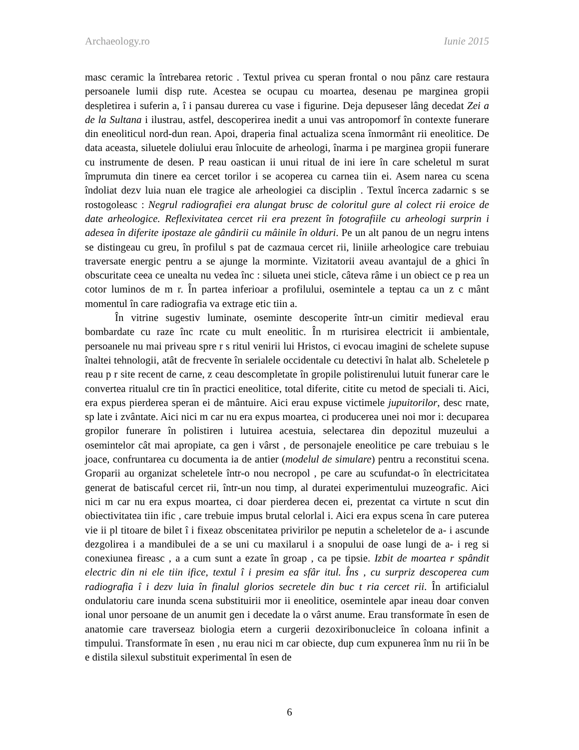Archaeology.ro Iunie 2015
masc ceramic la întrebarea retoric . Textul privea cu speran frontal o nou pânz care restaura persoanele lumii disp rute. Acestea se ocupau cu moartea, desenau pe marginea gropii despletirea i suferin a, î i pansau durerea cu vase i figurine. Deja depuseser lâng decedat Zei a de la Sultana i ilustrau, astfel, descoperirea inedit a unui vas antropomorf în contexte funerare din eneoliticul nord-dun rean. Apoi, draperia final actualiza scena înmormânt rii eneolitice. De data aceasta, siluetele doliului erau înlocuite de arheologi, înarma i pe marginea gropii funerare cu instrumente de desen. P reau oastican ii unui ritual de ini iere în care scheletul m surat împrumuta din tinere ea cercet torilor i se acoperea cu carnea tiin ei. Asem narea cu scena îndoliat dezv luia nuan ele tragice ale arheologiei ca disciplin . Textul încerca zadarnic s se rostogoleasc : Negrul radiografiei era alungat brusc de coloritul gure al colect rii eroice de date arheologice. Reflexivitatea cercet rii era prezent în fotografiile cu arheologi surprin i adesea în diferite ipostaze ale gândirii cu mâinile în olduri. Pe un alt panou de un negru intens se distingeau cu greu, în profilul s pat de cazmaua cercet rii, liniile arheologice care trebuiau traversate energic pentru a se ajunge la morminte. Vizitatorii aveau avantajul de a ghici în obscuritate ceea ce unealta nu vedea înc : silueta unei sticle, câteva râme i un obiect ce p rea un cotor luminos de m r. În partea inferioar a profilului, osemintele a teptau ca un z c mânt momentul în care radiografia va extrage etic tiin a.
În vitrine sugestiv luminate, oseminte descoperite într-un cimitir medieval erau bombardate cu raze înc rcate cu mult eneolitic. În m rturisirea electricit ii ambientale, persoanele nu mai priveau spre r s ritul venirii lui Hristos, ci evocau imagini de schelete supuse înaltei tehnologii, atât de frecvente în serialele occidentale cu detectivi în halat alb. Scheletele p reau p r site recent de carne, z ceau descompletate în gropile polistirenului lutuit funerar care le convertea ritualul cre tin în practici eneolitice, total diferite, citite cu metod de speciali ti. Aici, era expus pierderea speran ei de mântuire. Aici erau expuse victimele jupuitorilor, desc rnate, sp late i zvântate. Aici nici m car nu era expus moartea, ci producerea unei noi mor i: decuparea gropilor funerare în polistiren i lutuirea acestuia, selectarea din depozitul muzeului a osemintelor cât mai apropiate, ca gen i vârst , de personajele eneolitice pe care trebuiau s le joace, confruntarea cu documenta ia de antier (modelul de simulare) pentru a reconstitui scena. Groparii au organizat scheletele într-o nou necropol , pe care au scufundat-o în electricitatea generat de batiscaful cercet rii, într-un nou timp, al duratei experimentului muzeografic. Aici nici m car nu era expus moartea, ci doar pierderea decen ei, prezentat ca virtute n scut din obiectivitatea tiin ific , care trebuie impus brutal celorlal i. Aici era expus scena în care puterea vie ii pl titoare de bilet î i fixeaz obscenitatea privirilor pe neputin a scheletelor de a- i ascunde dezgolirea i a mandibulei de a se uni cu maxilarul i a snopului de oase lungi de a- i reg si conexiunea fireasc , a a cum sunt a ezate în groap , ca pe tipsie. Izbit de moartea r spândit electric din ni ele tiin ifice, textul î i presim ea sfâr itul. Îns , cu surpriz descoperea cum radiografia î i dezv luia în finalul glorios secretele din buc t ria cercet rii. În artificialul ondulatoriu care inunda scena substituirii mor ii eneolitice, osemintele apar ineau doar conven ional unor persoane de un anumit gen i decedate la o vârst anume. Erau transformate în esen de anatomie care traverseaz biologia etern a curgerii dezoxiribonucleice în coloana infinit a timpului. Transformate în esen , nu erau nici m car obiecte, dup cum expunerea înm nu rii în be e distila silexul substituit experimental în esen de
6